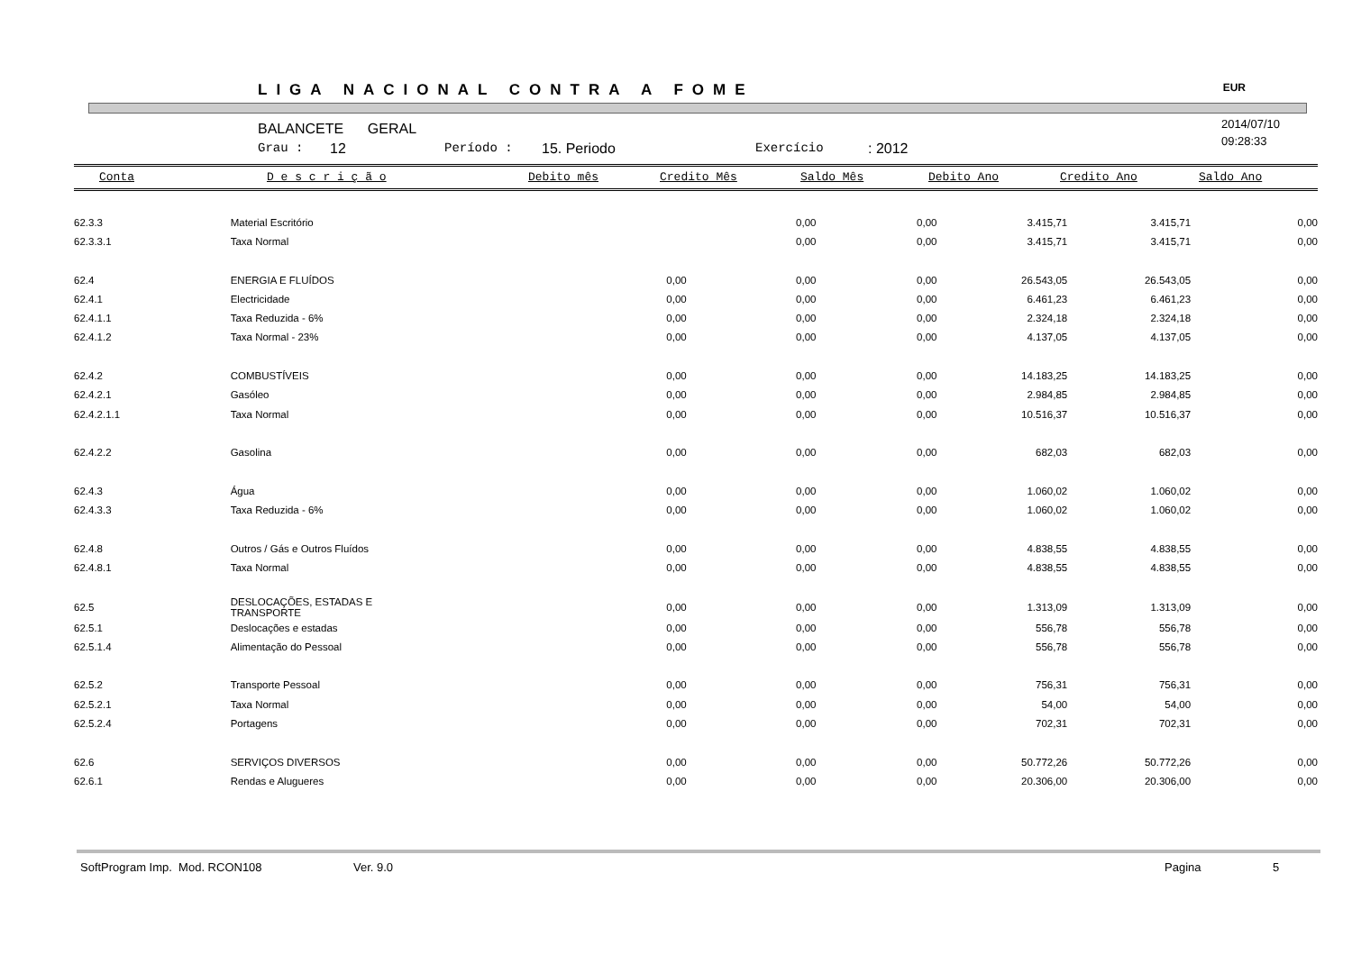LIGA NACIONAL CONTRA A FOME EUR
BALANCETE GERAL
Grau : 12 Período : 15. Periodo Exercício: 2012
2014/07/10
09:28:33
Conta D e s c r i ç ã o Debito mês Credito Mês Saldo Mês Debito Ano Credito Ano Saldo Ano
| 62.3.3 | Material Escritório | | 0,00 | 0,00 | 3.415,71 | 3.415,71 | 0,00 |
| 62.3.3.1 | Taxa Normal | | 0,00 | 0,00 | 3.415,71 | 3.415,71 | 0,00 |
| 62.4 | ENERGIA E FLUÍDOS | 0,00 | 0,00 | 0,00 | 26.543,05 | 26.543,05 | 0,00 |
| 62.4.1 | Electricidade | 0,00 | 0,00 | 0,00 | 6.461,23 | 6.461,23 | 0,00 |
| 62.4.1.1 | Taxa Reduzida - 6% | 0,00 | 0,00 | 0,00 | 2.324,18 | 2.324,18 | 0,00 |
| 62.4.1.2 | Taxa Normal - 23% | 0,00 | 0,00 | 0,00 | 4.137,05 | 4.137,05 | 0,00 |
| 62.4.2 | COMBUSTÍVEIS | 0,00 | 0,00 | 0,00 | 14.183,25 | 14.183,25 | 0,00 |
| 62.4.2.1 | Gasóleo | 0,00 | 0,00 | 0,00 | 2.984,85 | 2.984,85 | 0,00 |
| 62.4.2.1.1 | Taxa Normal | 0,00 | 0,00 | 0,00 | 10.516,37 | 10.516,37 | 0,00 |
| 62.4.2.2 | Gasolina | 0,00 | 0,00 | 0,00 | 682,03 | 682,03 | 0,00 |
| 62.4.3 | Água | 0,00 | 0,00 | 0,00 | 1.060,02 | 1.060,02 | 0,00 |
| 62.4.3.3 | Taxa Reduzida - 6% | 0,00 | 0,00 | 0,00 | 1.060,02 | 1.060,02 | 0,00 |
| 62.4.8 | Outros / Gás e Outros Fluídos | 0,00 | 0,00 | 0,00 | 4.838,55 | 4.838,55 | 0,00 |
| 62.4.8.1 | Taxa Normal | 0,00 | 0,00 | 0,00 | 4.838,55 | 4.838,55 | 0,00 |
| 62.5 | DESLOCAÇÕES, ESTADAS E TRANSPORTE | 0,00 | 0,00 | 0,00 | 1.313,09 | 1.313,09 | 0,00 |
| 62.5.1 | Deslocações e estadas | 0,00 | 0,00 | 0,00 | 556,78 | 556,78 | 0,00 |
| 62.5.1.4 | Alimentação do Pessoal | 0,00 | 0,00 | 0,00 | 556,78 | 556,78 | 0,00 |
| 62.5.2 | Transporte Pessoal | 0,00 | 0,00 | 0,00 | 756,31 | 756,31 | 0,00 |
| 62.5.2.1 | Taxa Normal | 0,00 | 0,00 | 0,00 | 54,00 | 54,00 | 0,00 |
| 62.5.2.4 | Portagens | 0,00 | 0,00 | 0,00 | 702,31 | 702,31 | 0,00 |
| 62.6 | SERVIÇOS DIVERSOS | 0,00 | 0,00 | 0,00 | 50.772,26 | 50.772,26 | 0,00 |
| 62.6.1 | Rendas e Alugueres | 0,00 | 0,00 | 0,00 | 20.306,00 | 20.306,00 | 0,00 |
SoftProgram Imp. Mod. RCON108 Ver. 9.0 Pagina 5